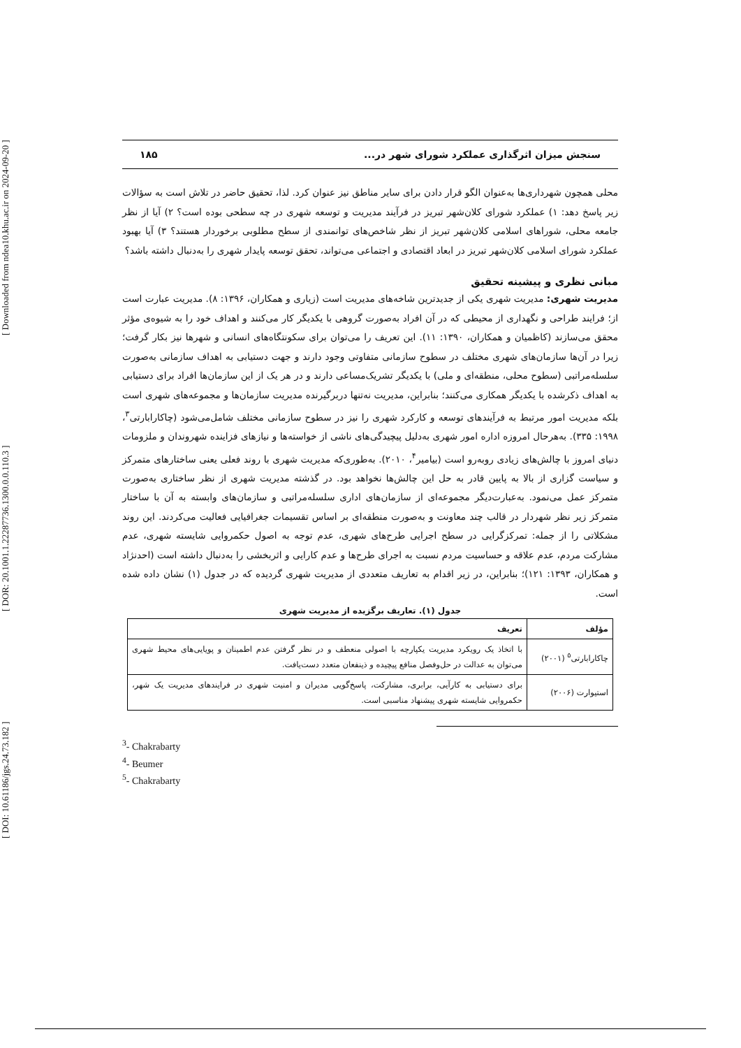[ DOI: 10.61186/jgs.24.73.182 ] [ DOR: 20.1001.1.22287736.1300.0.0.110.3 ] [ Downloaded from ndea10.khu.ac.ir on 2024-09-20 ]
سنجش میزان اثرگذاری عملکرد شورای شهر در... ۱۸۵
محلی همچون شهرداری‌ها به‌عنوان الگو قرار دادن برای سایر مناطق نیز عنوان کرد. لذا، تحقیق حاضر در تلاش است به سؤالات زیر پاسخ دهد: ۱) عملکرد شورای کلان‌شهر تبریز در فرآیند مدیریت و توسعه شهری در چه سطحی بوده است؟ ۲) آیا از نظر جامعه محلی، شوراهای اسلامی کلان‌شهر تبریز از نظر شاخص‌های توانمندی از سطح مطلوبی برخوردار هستند؟ ۳) آیا بهبود عملکرد شورای اسلامی کلان‌شهر تبریز در ابعاد اقتصادی و اجتماعی می‌تواند، تحقق توسعه پایدار شهری را به‌دنبال داشته باشد؟
مبانی نظری و پیشینه تحقیق
مدیریت شهری: مدیریت شهری یکی از جدیدترین شاخه‌های مدیریت است (زیاری و همکاران، ۱۳۹۶: ۸). مدیریت عبارت است از؛ فرایند طراحی و نگهداری از محیطی که در آن افراد به‌صورت گروهی با یکدیگر کار می‌کنند و اهداف خود را به شیوه‌ی مؤثر محقق می‌سازند (کاظمیان و همکاران، ۱۳۹۰: ۱۱). این تعریف را می‌توان برای سکونتگاه‌های انسانی و شهرها نیز بکار گرفت؛ زیرا در آن‌ها سازمان‌های شهری مختلف در سطوح سازمانی متفاوتی وجود دارند و جهت دستیابی به اهداف سازمانی به‌صورت سلسله‌مراتبی (سطوح محلی، منطقه‌ای و ملی) با یکدیگر تشریک‌مساعی دارند و در هر یک از این سازمان‌ها افراد برای دستیابی به اهداف ذکرشده با یکدیگر همکاری می‌کنند؛ بنابراین، مدیریت نه‌تنها دربرگیرنده مدیریت سازمان‌ها و مجموعه‌های شهری است بلکه مدیریت امور مرتبط به فرآیندهای توسعه و کارکرد شهری را نیز در سطوح سازمانی مختلف شامل‌می‌شود (چاکارابارتی<sup>۳</sup>، ۱۹۹۸: ۳۳۵). به‌هرحال امروزه اداره امور شهری به‌دلیل پیچیدگی‌های ناشی از خواسته‌ها و نیازهای فزاینده شهروندان و ملزومات دنیای امروز با چالش‌های زیادی روبه‌رو است (بیامیر<sup>۴</sup>، ۲۰۱۰). به‌طوری‌که مدیریت شهری با روند فعلی یعنی ساختارهای متمرکز و سیاست گزاری از بالا به پایین قادر به حل این چالش‌ها نخواهد بود. در گذشته مدیریت شهری از نظر ساختاری به‌صورت متمرکز عمل می‌نمود. به‌عبارت‌دیگر مجموعه‌ای از سازمان‌های اداری سلسله‌مراتبی و سازمان‌های وابسته به آن با ساختار متمرکز زیر نظر شهردار در قالب چند معاونت و به‌صورت منطقه‌ای بر اساس تقسیمات جغرافیایی فعالیت می‌کردند. این روند مشکلاتی را از جمله: تمرکزگرایی در سطح اجرایی طرح‌های شهری، عدم توجه به اصول حکمروایی شایسته شهری، عدم مشارکت مردم، عدم علاقه و حساسیت مردم نسبت به اجرای طرح‌ها و عدم کارایی و اثربخشی را به‌دنبال داشته است (احدنژاد و همکاران، ۱۳۹۳: ۱۲۱)؛ بنابراین، در زیر اقدام به تعاریف متعددی از مدیریت شهری گردیده که در جدول (۱) نشان داده شده است.
جدول (۱). تعاریف برگزیده از مدیریت شهری
| مؤلف | تعریف |
| --- | --- |
| چاکارابارتی<sup>۵</sup> (۲۰۰۱) | با اتخاذ یک رویکرد مدیریت یکپارچه با اصولی منعطف و در نظر گرفتن عدم اطمینان و پویایی‌های محیط شهری می‌توان به عدالت در حل‌وفصل منافع پیچیده و ذینفعان متعدد دست‌یافت. |
| استیوارت (۲۰۰۶) | برای دستیابی به کارآیی، برابری، مشارکت، پاسخ‌گویی مدیران و امنیت شهری در فرایندهای مدیریت یک شهر، حکمروایی شایسته شهری پیشنهاد مناسبی است. |
<sup>3</sup>- Chakrabarty
<sup>4</sup>- Beumer
<sup>5</sup>- Chakrabarty